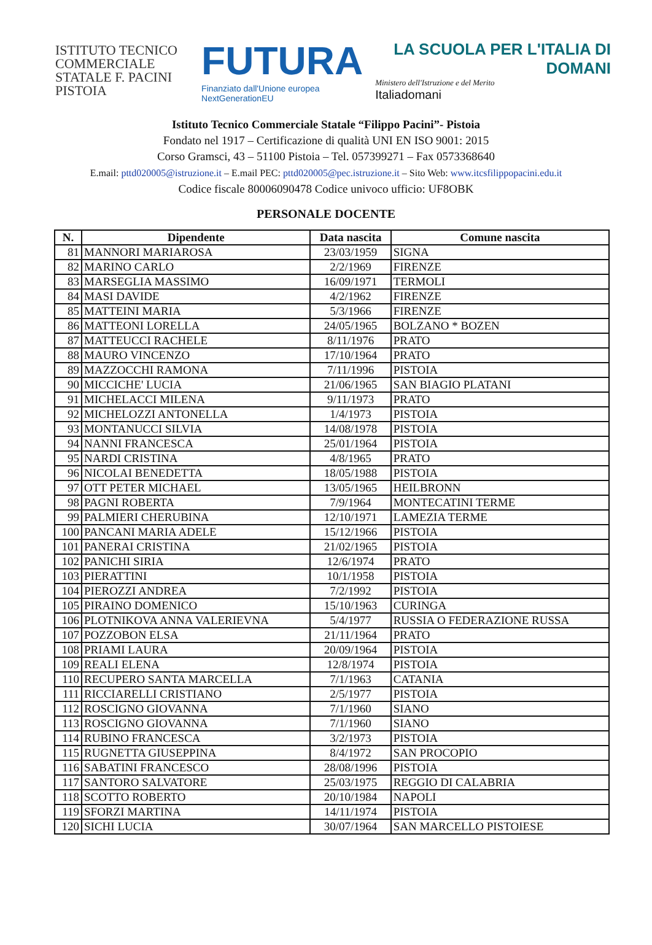ISTITUTO TECNICO COMMERCIALE STATALE F. PACINI PISTOIA
FUTURA
Finanziato dall'Unione europea NextGenerationEU
LA SCUOLA PER L'ITALIA DI DOMANI
Ministero dell'Istruzione e del Merito
Italiadomani
Istituto Tecnico Commerciale Statale “Filippo Pacini”- Pistoia
Fondato nel 1917 – Certificazione di qualità UNI EN ISO 9001: 2015
Corso Gramsci, 43 – 51100 Pistoia – Tel. 057399271 – Fax 0573368640
E.mail: pttd020005@istruzione.it – E.mail PEC: pttd020005@pec.istruzione.it – Sito Web: www.itcsfilippopacini.edu.it
Codice fiscale 80006090478 Codice univoco ufficio: UF8OBK
PERSONALE DOCENTE
| N. | Dipendente | Data nascita | Comune nascita |
| --- | --- | --- | --- |
| 81 | MANNORI MARIAROSA | 23/03/1959 | SIGNA |
| 82 | MARINO CARLO | 2/2/1969 | FIRENZE |
| 83 | MARSEGLIA MASSIMO | 16/09/1971 | TERMOLI |
| 84 | MASI DAVIDE | 4/2/1962 | FIRENZE |
| 85 | MATTEINI MARIA | 5/3/1966 | FIRENZE |
| 86 | MATTEONI LORELLA | 24/05/1965 | BOLZANO * BOZEN |
| 87 | MATTEUCCI RACHELE | 8/11/1976 | PRATO |
| 88 | MAURO VINCENZO | 17/10/1964 | PRATO |
| 89 | MAZZOCCHI RAMONA | 7/11/1996 | PISTOIA |
| 90 | MICCICHE' LUCIA | 21/06/1965 | SAN BIAGIO PLATANI |
| 91 | MICHELACCI MILENA | 9/11/1973 | PRATO |
| 92 | MICHELOZZI ANTONELLA | 1/4/1973 | PISTOIA |
| 93 | MONTANUCCI SILVIA | 14/08/1978 | PISTOIA |
| 94 | NANNI FRANCESCA | 25/01/1964 | PISTOIA |
| 95 | NARDI CRISTINA | 4/8/1965 | PRATO |
| 96 | NICOLAI BENEDETTA | 18/05/1988 | PISTOIA |
| 97 | OTT PETER MICHAEL | 13/05/1965 | HEILBRONN |
| 98 | PAGNI ROBERTA | 7/9/1964 | MONTECATINI TERME |
| 99 | PALMIERI CHERUBINA | 12/10/1971 | LAMEZIA TERME |
| 100 | PANCANI MARIA ADELE | 15/12/1966 | PISTOIA |
| 101 | PANERAI CRISTINA | 21/02/1965 | PISTOIA |
| 102 | PANICHI SIRIA | 12/6/1974 | PRATO |
| 103 | PIERATTINI | 10/1/1958 | PISTOIA |
| 104 | PIEROZZI ANDREA | 7/2/1992 | PISTOIA |
| 105 | PIRAINO DOMENICO | 15/10/1963 | CURINGA |
| 106 | PLOTNIKOVA ANNA VALERIEVNA | 5/4/1977 | RUSSIA O FEDERAZIONE RUSSA |
| 107 | POZZOBON ELSA | 21/11/1964 | PRATO |
| 108 | PRIAMI LAURA | 20/09/1964 | PISTOIA |
| 109 | REALI ELENA | 12/8/1974 | PISTOIA |
| 110 | RECUPERO SANTA MARCELLA | 7/1/1963 | CATANIA |
| 111 | RICCIARELLI CRISTIANO | 2/5/1977 | PISTOIA |
| 112 | ROSCIGNO GIOVANNA | 7/1/1960 | SIANO |
| 113 | ROSCIGNO GIOVANNA | 7/1/1960 | SIANO |
| 114 | RUBINO FRANCESCA | 3/2/1973 | PISTOIA |
| 115 | RUGNETTA GIUSEPPINA | 8/4/1972 | SAN PROCOPIO |
| 116 | SABATINI FRANCESCO | 28/08/1996 | PISTOIA |
| 117 | SANTORO SALVATORE | 25/03/1975 | REGGIO DI CALABRIA |
| 118 | SCOTTO ROBERTO | 20/10/1984 | NAPOLI |
| 119 | SFORZI MARTINA | 14/11/1974 | PISTOIA |
| 120 | SICHI LUCIA | 30/07/1964 | SAN MARCELLO PISTOIESE |